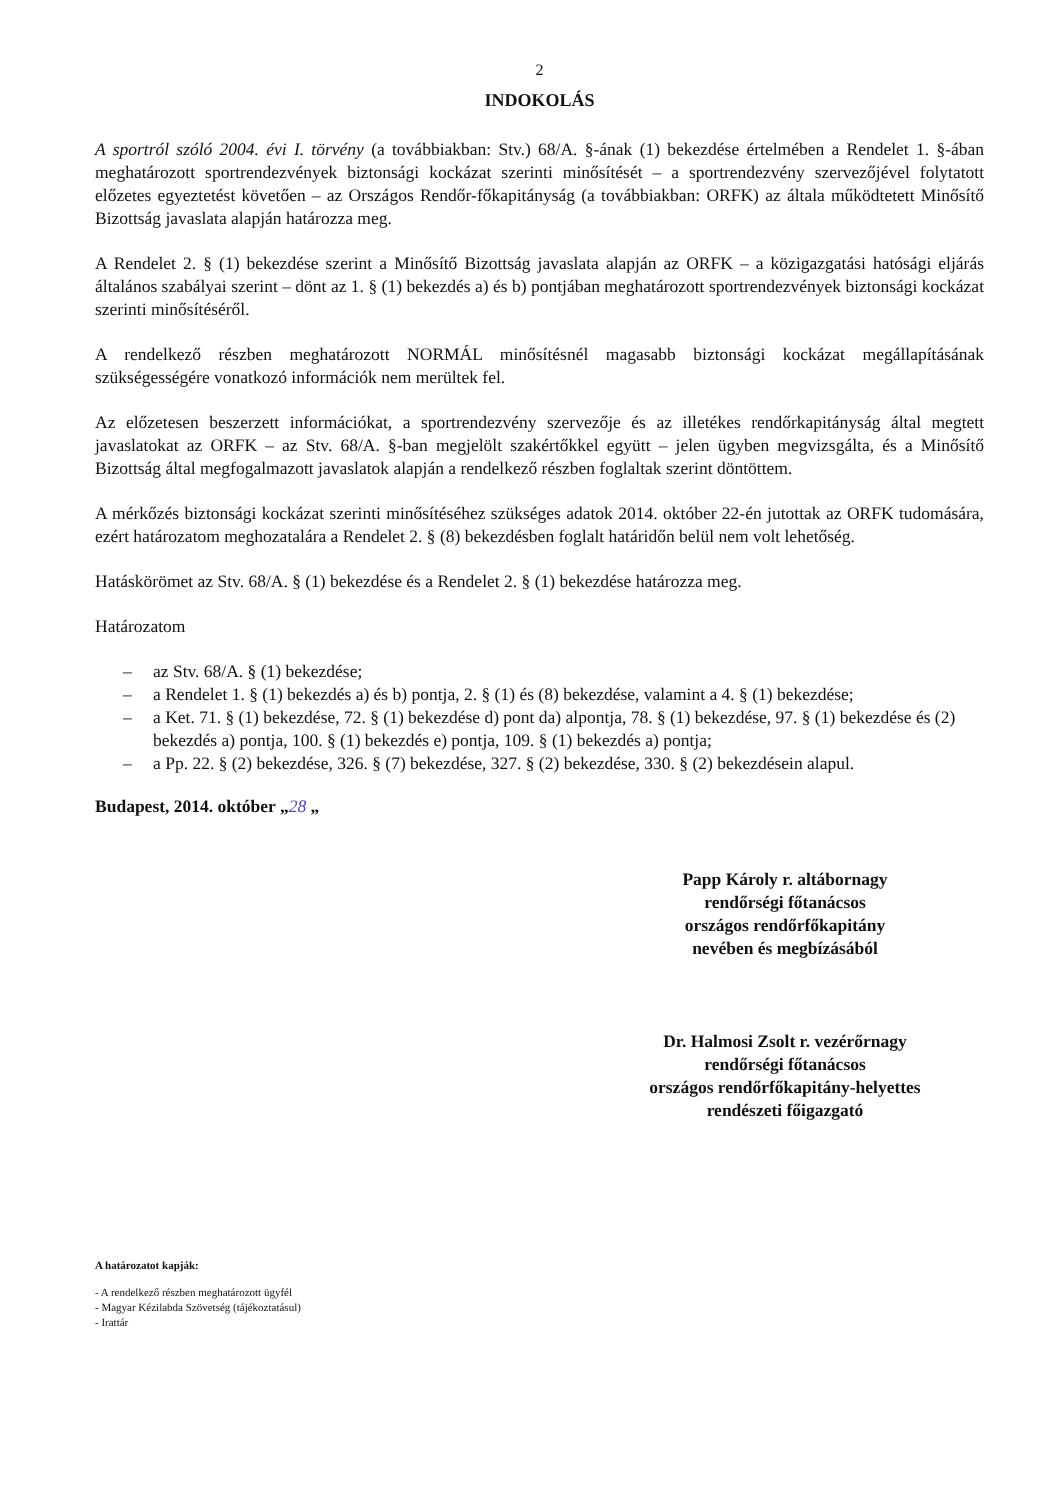2
INDOKOLÁS
A sportról szóló 2004. évi I. törvény (a továbbiakban: Stv.) 68/A. §-ának (1) bekezdése értelmében a Rendelet 1. §-ában meghatározott sportrendezvények biztonsági kockázat szerinti minősítését – a sportrendezvény szervezőjével folytatott előzetes egyeztetést követően – az Országos Rendőr-főkapitányság (a továbbiakban: ORFK) az általa működtetett Minősítő Bizottság javaslata alapján határozza meg.
A Rendelet 2. § (1) bekezdése szerint a Minősítő Bizottság javaslata alapján az ORFK – a közigazgatási hatósági eljárás általános szabályai szerint – dönt az 1. § (1) bekezdés a) és b) pontjában meghatározott sportrendezvények biztonsági kockázat szerinti minősítéséről.
A rendelkező részben meghatározott NORMÁL minősítésnél magasabb biztonsági kockázat megállapításának szükségességére vonatkozó információk nem merültek fel.
Az előzetesen beszerzett információkat, a sportrendezvény szervezője és az illetékes rendőrkapitányság által megtett javaslatokat az ORFK – az Stv. 68/A. §-ban megjelölt szakértőkkel együtt – jelen ügyben megvizsgálta, és a Minősítő Bizottság által megfogalmazott javaslatok alapján a rendelkező részben foglaltak szerint döntöttem.
A mérkőzés biztonsági kockázat szerinti minősítéséhez szükséges adatok 2014. október 22-én jutottak az ORFK tudomására, ezért határozatom meghozatalára a Rendelet 2. § (8) bekezdésben foglalt határidőn belül nem volt lehetőség.
Hatáskörömet az Stv. 68/A. § (1) bekezdése és a Rendelet 2. § (1) bekezdése határozza meg.
Határozatom
– az Stv. 68/A. § (1) bekezdése;
– a Rendelet 1. § (1) bekezdés a) és b) pontja, 2. § (1) és (8) bekezdése, valamint a 4. § (1) bekezdése;
– a Ket. 71. § (1) bekezdése, 72. § (1) bekezdése d) pont da) alpontja, 78. § (1) bekezdése, 97. § (1) bekezdése és (2) bekezdés a) pontja, 100. § (1) bekezdés e) pontja, 109. § (1) bekezdés a) pontja;
– a Pp. 22. § (2) bekezdése, 326. § (7) bekezdése, 327. § (2) bekezdése, 330. § (2) bekezdésein alapul.
Budapest, 2014. október „28 „
Papp Károly r. altábornagy
rendőrségi főtanácsos
országos rendőrfőkapitány
nevében és megbízásából
Dr. Halmosi Zsolt r. vezérőrnagy
rendőrségi főtanácsos
országos rendőrfőkapitány-helyettes
rendészeti főigazgató
A határozatot kapják:
- A rendelkező részben meghatározott ügyfél
- Magyar Kézilabda Szövetség (tájékoztatásul)
- Irattár